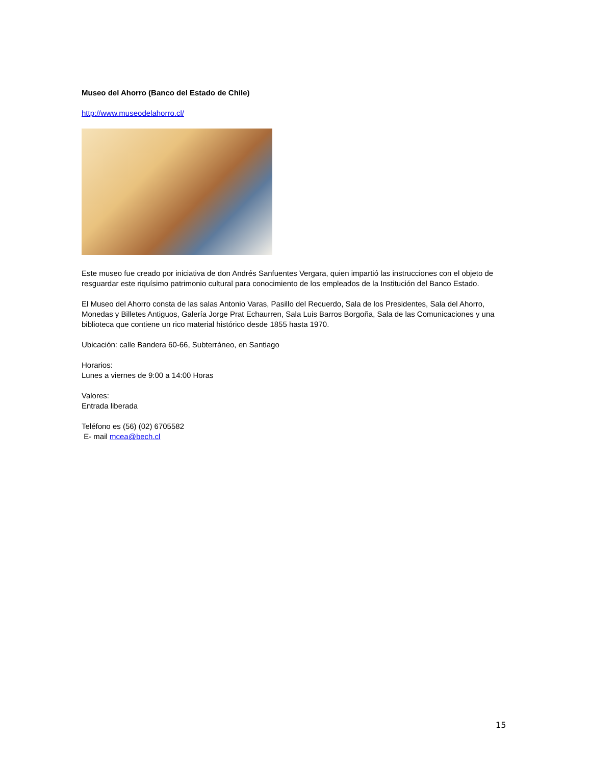Museo del Ahorro (Banco del Estado de Chile)
http://www.museodelahorro.cl/
Este museo fue creado por iniciativa de don Andrés Sanfuentes Vergara, quien impartió las instrucciones con el objeto de resguardar este riquísimo patrimonio cultural para conocimiento de los empleados de la Institución del Banco Estado.
El Museo del Ahorro consta de las salas Antonio Varas, Pasillo del Recuerdo, Sala de los Presidentes, Sala del Ahorro, Monedas y Billetes Antiguos, Galería Jorge Prat Echaurren, Sala Luis Barros Borgoña, Sala de las Comunicaciones y una biblioteca que contiene un rico material histórico desde 1855 hasta 1970.
Ubicación: calle Bandera 60-66, Subterráneo, en Santiago
Horarios:
Lunes a viernes de 9:00 a 14:00 Horas
Valores:
Entrada liberada
Teléfono es (56) (02) 6705582
E- mail mcea@bech.cl
15